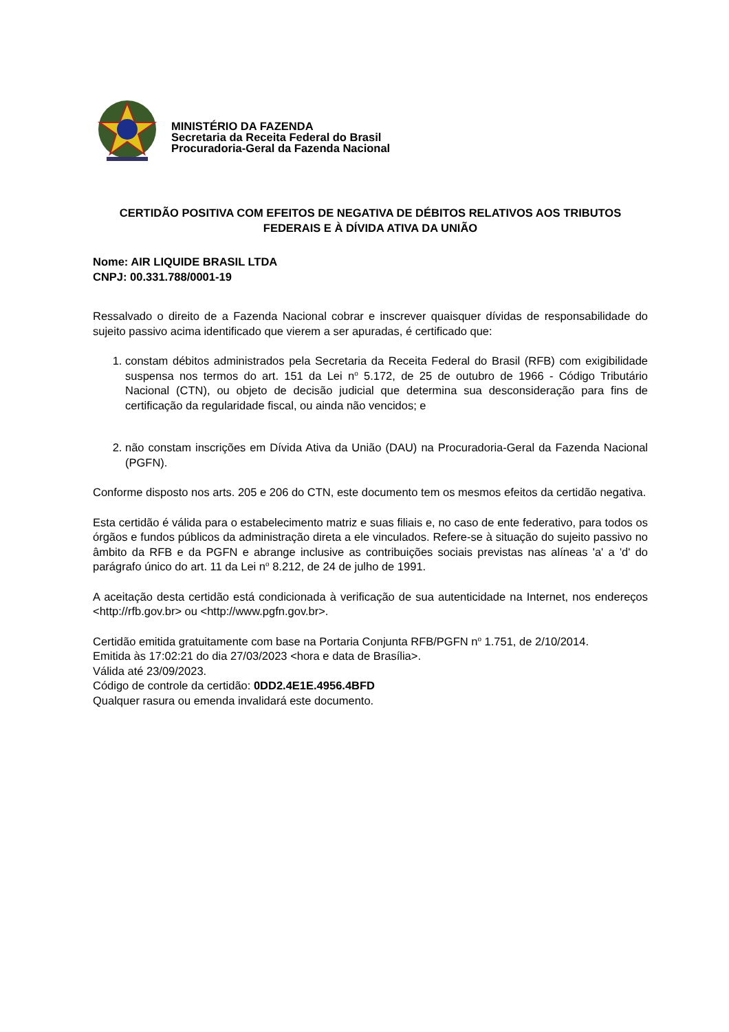MINISTÉRIO DA FAZENDA
Secretaria da Receita Federal do Brasil
Procuradoria-Geral da Fazenda Nacional
CERTIDÃO POSITIVA COM EFEITOS DE NEGATIVA DE DÉBITOS RELATIVOS AOS TRIBUTOS FEDERAIS E À DÍVIDA ATIVA DA UNIÃO
Nome: AIR LIQUIDE BRASIL LTDA
CNPJ: 00.331.788/0001-19
Ressalvado o direito de a Fazenda Nacional cobrar e inscrever quaisquer dívidas de responsabilidade do sujeito passivo acima identificado que vierem a ser apuradas, é certificado que:
1. constam débitos administrados pela Secretaria da Receita Federal do Brasil (RFB) com exigibilidade suspensa nos termos do art. 151 da Lei n<sup>o</sup> 5.172, de 25 de outubro de 1966 - Código Tributário Nacional (CTN), ou objeto de decisão judicial que determina sua desconsideração para fins de certificação da regularidade fiscal, ou ainda não vencidos; e
2. não constam inscrições em Dívida Ativa da União (DAU) na Procuradoria-Geral da Fazenda Nacional (PGFN).
Conforme disposto nos arts. 205 e 206 do CTN, este documento tem os mesmos efeitos da certidão negativa.
Esta certidão é válida para o estabelecimento matriz e suas filiais e, no caso de ente federativo, para todos os órgãos e fundos públicos da administração direta a ele vinculados. Refere-se à situação do sujeito passivo no âmbito da RFB e da PGFN e abrange inclusive as contribuições sociais previstas nas alíneas 'a' a 'd' do parágrafo único do art. 11 da Lei n<sup>o</sup> 8.212, de 24 de julho de 1991.
A aceitação desta certidão está condicionada à verificação de sua autenticidade na Internet, nos endereços <http://rfb.gov.br> ou <http://www.pgfn.gov.br>.
Certidão emitida gratuitamente com base na Portaria Conjunta RFB/PGFN n<sup>o</sup> 1.751, de 2/10/2014.
Emitida às 17:02:21 do dia 27/03/2023 <hora e data de Brasília>.
Válida até 23/09/2023.
Código de controle da certidão: 0DD2.4E1E.4956.4BFD
Qualquer rasura ou emenda invalidará este documento.